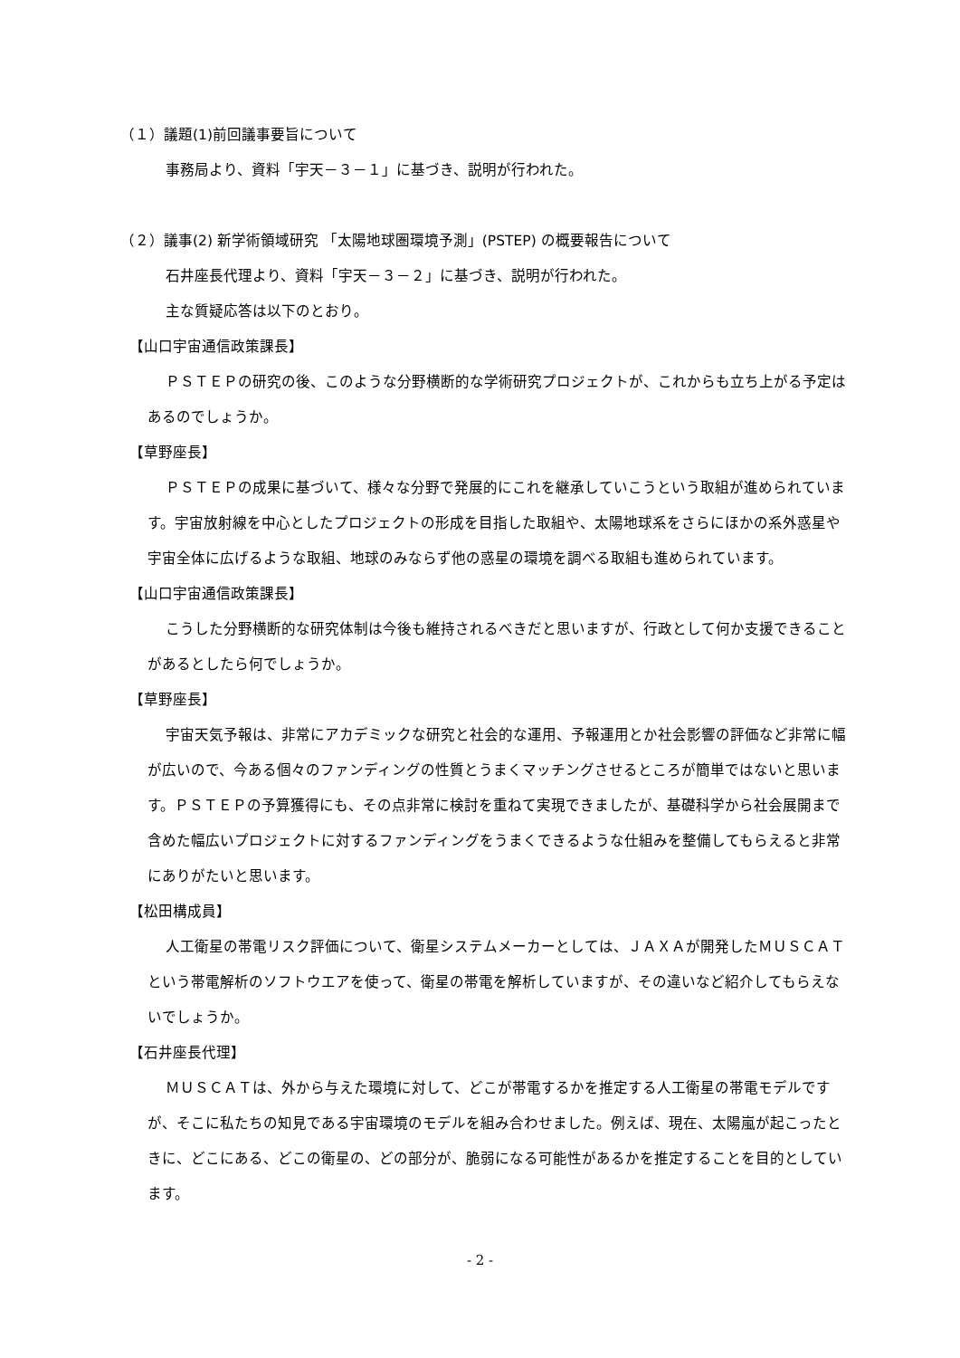（１）議題(1)前回議事要旨について
事務局より、資料「宇天－３－１」に基づき、説明が行われた。
（２）議事(2) 新学術領域研究 「太陽地球圏環境予測」(PSTEP) の概要報告について
石井座長代理より、資料「宇天－３－２」に基づき、説明が行われた。
主な質疑応答は以下のとおり。
【山口宇宙通信政策課長】
ＰＳＴＥＰの研究の後、このような分野横断的な学術研究プロジェクトが、これからも立ち上がる予定はあるのでしょうか。
【草野座長】
ＰＳＴＥＰの成果に基づいて、様々な分野で発展的にこれを継承していこうという取組が進められています。宇宙放射線を中心としたプロジェクトの形成を目指した取組や、太陽地球系をさらにほかの系外惑星や宇宙全体に広げるような取組、地球のみならず他の惑星の環境を調べる取組も進められています。
【山口宇宙通信政策課長】
こうした分野横断的な研究体制は今後も維持されるべきだと思いますが、行政として何か支援できることがあるとしたら何でしょうか。
【草野座長】
宇宙天気予報は、非常にアカデミックな研究と社会的な運用、予報運用とか社会影響の評価など非常に幅が広いので、今ある個々のファンディングの性質とうまくマッチングさせるところが簡単ではないと思います。ＰＳＴＥＰの予算獲得にも、その点非常に検討を重ねて実現できましたが、基礎科学から社会展開まで含めた幅広いプロジェクトに対するファンディングをうまくできるような仕組みを整備してもらえると非常にありがたいと思います。
【松田構成員】
人工衛星の帯電リスク評価について、衛星システムメーカーとしては、ＪＡＸＡが開発したＭＵＳＣＡＴという帯電解析のソフトウエアを使って、衛星の帯電を解析していますが、その違いなど紹介してもらえないでしょうか。
【石井座長代理】
ＭＵＳＣＡＴは、外から与えた環境に対して、どこが帯電するかを推定する人工衛星の帯電モデルですが、そこに私たちの知見である宇宙環境のモデルを組み合わせました。例えば、現在、太陽嵐が起こったときに、どこにある、どこの衛星の、どの部分が、脆弱になる可能性があるかを推定することを目的としています。
- 2 -